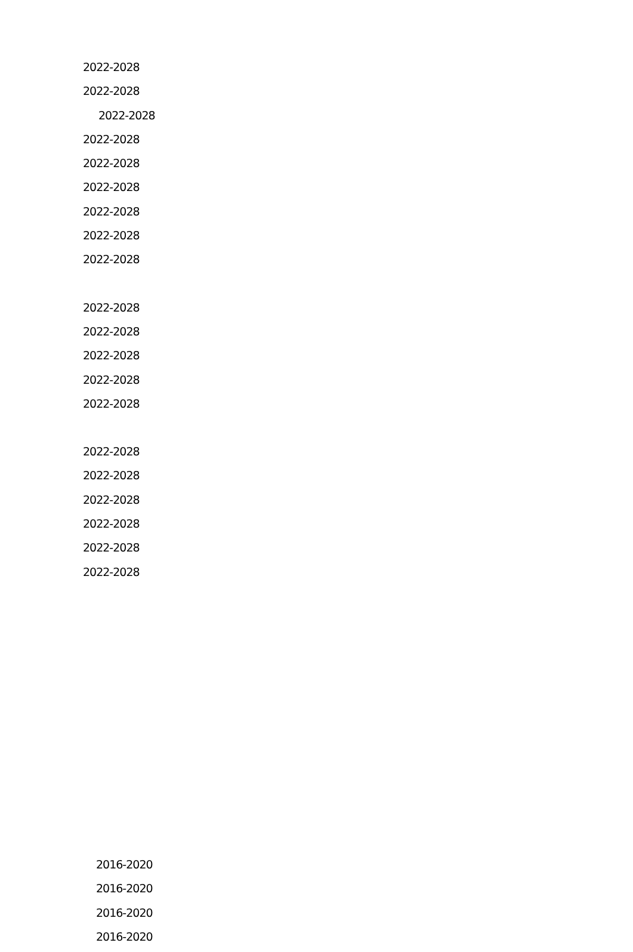2022-2028
2022-2028
2022-2028
2022-2028
2022-2028
2022-2028
2022-2028
2022-2028
2022-2028
2022-2028
2022-2028
2022-2028
2022-2028
2022-2028
2022-2028
2022-2028
2022-2028
2022-2028
2022-2028
2022-2028
2016-2020
2016-2020
2016-2020
2016-2020